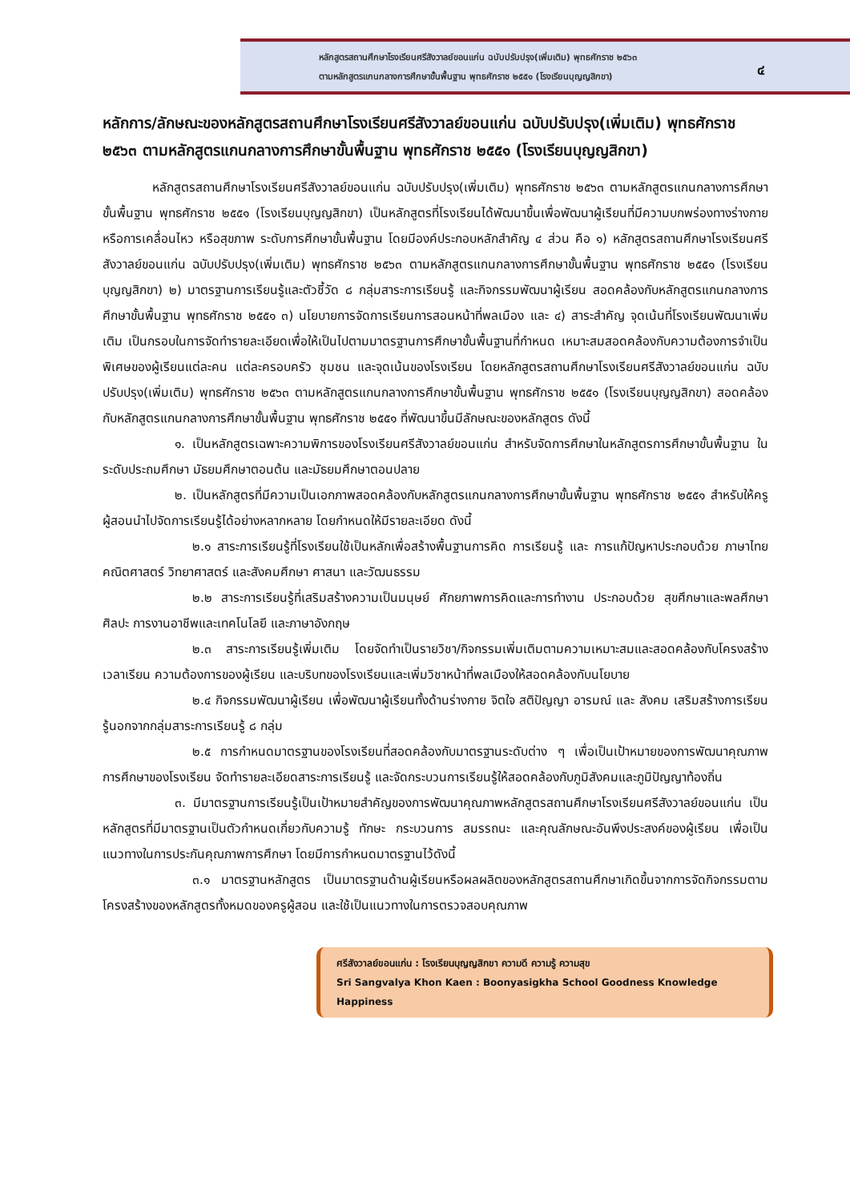หลักสูตรสถานศึกษาโรงเรียนศรีสังวาลย์ขอนแก่น ฉบับปรับปรุง(เพิ่มเติม) พุทธศักราช ๒๕๖๓
ตามหลักสูตรแกนกลางการศึกษาขั้นพื้นฐาน พุทธศักราช ๒๕๕๑ (โรงเรียนบุญญสิกขา)
๔
หลักการ/ลักษณะของหลักสูตรสถานศึกษาโรงเรียนศรีสังวาลย์ขอนแก่น ฉบับปรับปรุง(เพิ่มเติม) พุทธศักราช ๒๕๖๓ ตามหลักสูตรแกนกลางการศึกษาขั้นพื้นฐาน พุทธศักราช ๒๕๕๑ (โรงเรียนบุญญสิกขา)
หลักสูตรสถานศึกษาโรงเรียนศรีสังวาลย์ขอนแก่น ฉบับปรับปรุง(เพิ่มเติม) พุทธศักราช ๒๕๖๓ ตามหลักสูตรแกนกลางการศึกษาขั้นพื้นฐาน พุทธศักราช ๒๕๕๑ (โรงเรียนบุญญสิกขา) เป็นหลักสูตรที่โรงเรียนได้พัฒนาขึ้นเพื่อพัฒนาผู้เรียนที่มีความบกพร่องทางร่างกาย หรือการเคลื่อนไหว หรือสุขภาพ ระดับการศึกษาขั้นพื้นฐาน โดยมีองค์ประกอบหลักสำคัญ ๔ ส่วน คือ ๑) หลักสูตรสถานศึกษาโรงเรียนศรีสังวาลย์ขอนแก่น ฉบับปรับปรุง(เพิ่มเติม) พุทธศักราช ๒๕๖๓ ตามหลักสูตรแกนกลางการศึกษาขั้นพื้นฐาน พุทธศักราช ๒๕๕๑ (โรงเรียนบุญญสิกขา) ๒) มาตรฐานการเรียนรู้และตัวชี้วัด ๘ กลุ่มสาระการเรียนรู้ และกิจกรรมพัฒนาผู้เรียน สอดคล้องกับหลักสูตรแกนกลางการศึกษาขั้นพื้นฐาน พุทธศักราช ๒๕๕๑ ๓) นโยบายการจัดการเรียนการสอนหน้าที่พลเมือง และ ๔) สาระสำคัญ จุดเน้นที่โรงเรียนพัฒนาเพิ่มเติม เป็นกรอบในการจัดทำรายละเอียดเพื่อให้เป็นไปตามมาตรฐานการศึกษาขั้นพื้นฐานที่กำหนด เหมาะสมสอดคล้องกับความต้องการจำเป็นพิเศษของผู้เรียนแต่ละคน แต่ละครอบครัว ชุมชน และจุดเน้นของโรงเรียน โดยหลักสูตรสถานศึกษาโรงเรียนศรีสังวาลย์ขอนแก่น ฉบับปรับปรุง(เพิ่มเติม) พุทธศักราช ๒๕๖๓ ตามหลักสูตรแกนกลางการศึกษาขั้นพื้นฐาน พุทธศักราช ๒๕๕๑ (โรงเรียนบุญญสิกขา) สอดคล้องกับหลักสูตรแกนกลางการศึกษาขั้นพื้นฐาน พุทธศักราช ๒๕๕๑ ที่พัฒนาขึ้นมีลักษณะของหลักสูตร ดังนี้
๑. เป็นหลักสูตรเฉพาะความพิการของโรงเรียนศรีสังวาลย์ขอนแก่น สำหรับจัดการศึกษาในหลักสูตรการศึกษาขั้นพื้นฐาน ในระดับประถมศึกษา มัธยมศึกษาตอนต้น และมัธยมศึกษาตอนปลาย
๒. เป็นหลักสูตรที่มีความเป็นเอกภาพสอดคล้องกับหลักสูตรแกนกลางการศึกษาขั้นพื้นฐาน พุทธศักราช ๒๕๕๑ สำหรับให้ครูผู้สอนนำไปจัดการเรียนรู้ได้อย่างหลากหลาย โดยกำหนดให้มีรายละเอียด ดังนี้
๒.๑ สาระการเรียนรู้ที่โรงเรียนใช้เป็นหลักเพื่อสร้างพื้นฐานการคิด การเรียนรู้ และ การแก้ปัญหาประกอบด้วย ภาษาไทย คณิตศาสตร์ วิทยาศาสตร์ และสังคมศึกษา ศาสนา และวัฒนธรรม
๒.๒ สาระการเรียนรู้ที่เสริมสร้างความเป็นมนุษย์ ศักยภาพการคิดและการทำงาน ประกอบด้วย สุขศึกษาและพลศึกษา ศิลปะ การงานอาชีพและเทคโนโลยี และภาษาอังกฤษ
๒.๓ สาระการเรียนรู้เพิ่มเติม โดยจัดทำเป็นรายวิชา/กิจกรรมเพิ่มเติมตามความเหมาะสมและสอดคล้องกับโครงสร้างเวลาเรียน ความต้องการของผู้เรียน และบริบทของโรงเรียนและเพิ่มวิชาหน้าที่พลเมืองให้สอดคล้องกับนโยบาย
๒.๔ กิจกรรมพัฒนาผู้เรียน เพื่อพัฒนาผู้เรียนทั้งด้านร่างกาย จิตใจ สติปัญญา อารมณ์ และ สังคม เสริมสร้างการเรียนรู้นอกจากกลุ่มสาระการเรียนรู้ ๘ กลุ่ม
๒.๕ การกำหนดมาตรฐานของโรงเรียนที่สอดคล้องกับมาตรฐานระดับต่าง ๆ เพื่อเป็นเป้าหมายของการพัฒนาคุณภาพการศึกษาของโรงเรียน จัดทำรายละเอียดสาระการเรียนรู้ และจัดกระบวนการเรียนรู้ให้สอดคล้องกับภูมิสังคมและภูมิปัญญาท้องถิ่น
๓. มีมาตรฐานการเรียนรู้เป็นเป้าหมายสำคัญของการพัฒนาคุณภาพหลักสูตรสถานศึกษาโรงเรียนศรีสังวาลย์ขอนแก่น เป็นหลักสูตรที่มีมาตรฐานเป็นตัวกำหนดเกี่ยวกับความรู้ ทักษะ กระบวนการ สมรรถนะ และคุณลักษณะอันพึงประสงค์ของผู้เรียน เพื่อเป็นแนวทางในการประกันคุณภาพการศึกษา โดยมีการกำหนดมาตรฐานไว้ดังนี้
๓.๑ มาตรฐานหลักสูตร เป็นมาตรฐานด้านผู้เรียนหรือผลผลิตของหลักสูตรสถานศึกษาเกิดขึ้นจากการจัดกิจกรรมตามโครงสร้างของหลักสูตรทั้งหมดของครูผู้สอน และใช้เป็นแนวทางในการตรวจสอบคุณภาพ
ศรีสังวาลย์ขอนแก่น : โรงเรียนบุญญสิกขา ความดี ความรู้ ความสุข
Sri Sangvalya Khon Kaen : Boonyasigkha School Goodness Knowledge Happiness